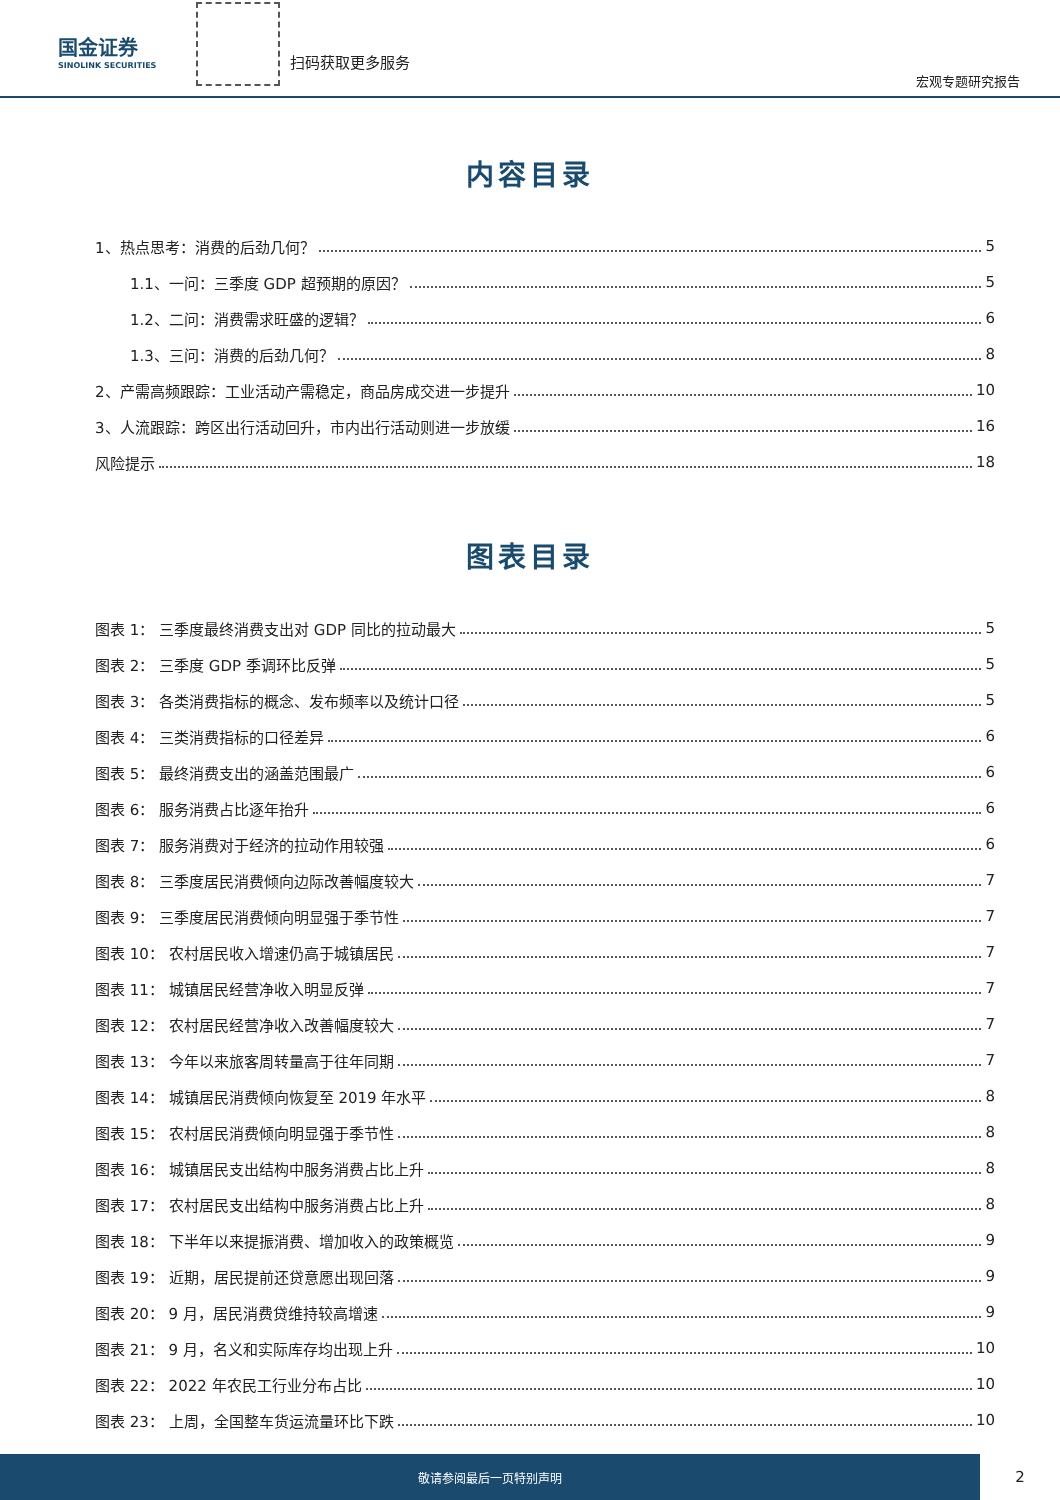国金证券
SINOLINK SECURITIES
扫码获取更多服务
宏观专题研究报告
内容目录
1、热点思考：消费的后劲几何？ 5
1.1、一问：三季度 GDP 超预期的原因？ 5
1.2、二问：消费需求旺盛的逻辑？ 6
1.3、三问：消费的后劲几何？ 8
2、产需高频跟踪：工业活动产需稳定，商品房成交进一步提升 10
3、人流跟踪：跨区出行活动回升，市内出行活动则进一步放缓 16
风险提示 18
图表目录
图表 1： 三季度最终消费支出对 GDP 同比的拉动最大 5
图表 2： 三季度 GDP 季调环比反弹 5
图表 3： 各类消费指标的概念、发布频率以及统计口径 5
图表 4： 三类消费指标的口径差异 6
图表 5： 最终消费支出的涵盖范围最广 6
图表 6： 服务消费占比逐年抬升 6
图表 7： 服务消费对于经济的拉动作用较强 6
图表 8： 三季度居民消费倾向边际改善幅度较大 7
图表 9： 三季度居民消费倾向明显强于季节性 7
图表 10： 农村居民收入增速仍高于城镇居民 7
图表 11： 城镇居民经营净收入明显反弹 7
图表 12： 农村居民经营净收入改善幅度较大 7
图表 13： 今年以来旅客周转量高于往年同期 7
图表 14： 城镇居民消费倾向恢复至 2019 年水平 8
图表 15： 农村居民消费倾向明显强于季节性 8
图表 16： 城镇居民支出结构中服务消费占比上升 8
图表 17： 农村居民支出结构中服务消费占比上升 8
图表 18： 下半年以来提振消费、增加收入的政策概览 9
图表 19： 近期，居民提前还贷意愿出现回落 9
图表 20： 9 月，居民消费贷维持较高增速 9
图表 21： 9 月，名义和实际库存均出现上升 10
图表 22： 2022 年农民工行业分布占比 10
图表 23： 上周，全国整车货运流量环比下跌 10
敬请参阅最后一页特别声明
2